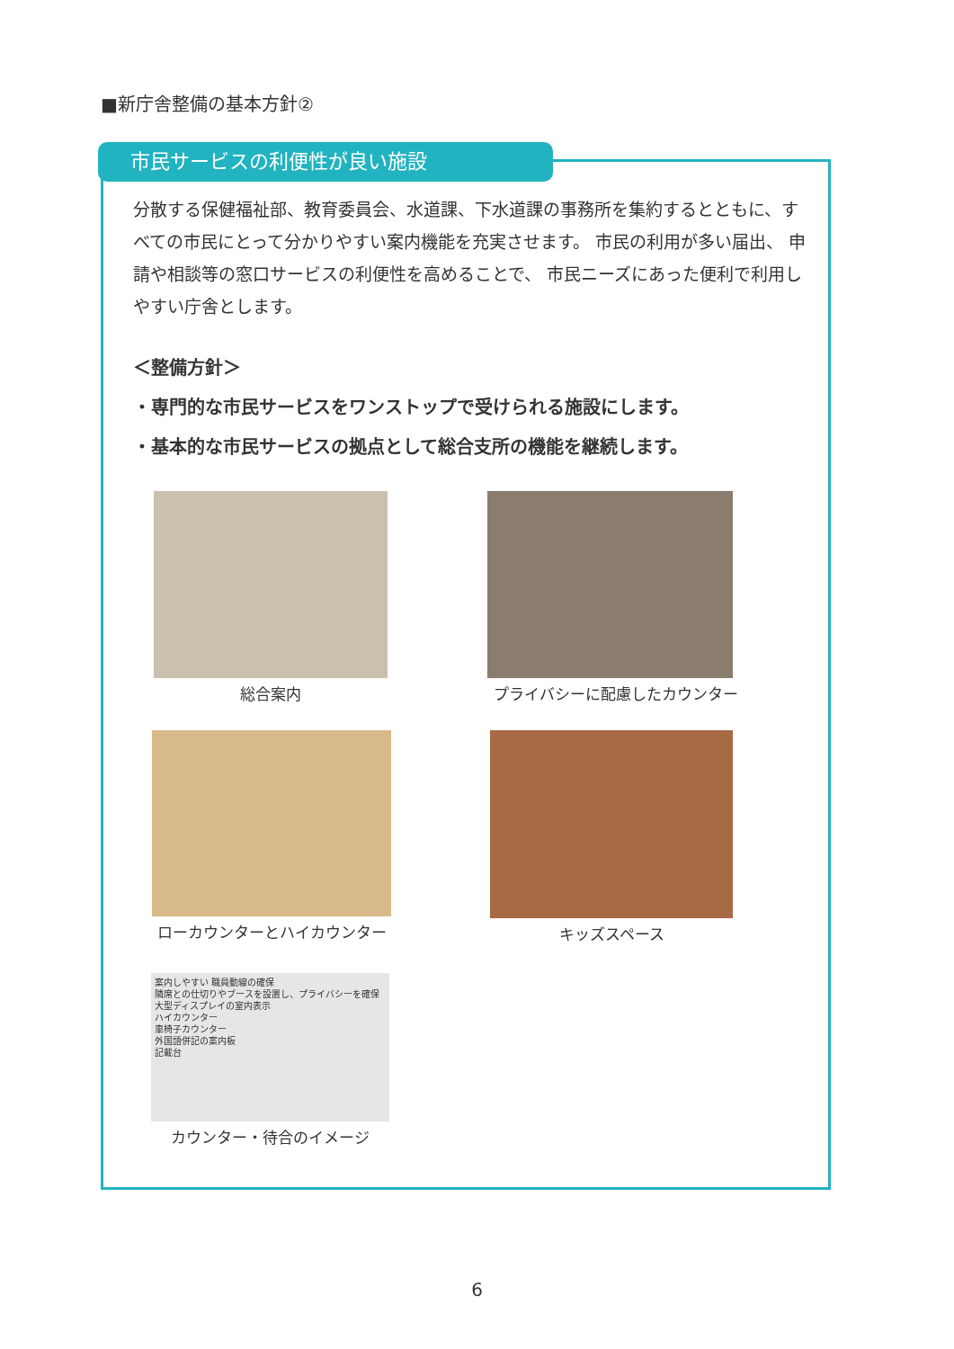■新庁舎整備の基本方針②
市民サービスの利便性が良い施設
分散する保健福祉部、教育委員会、水道課、下水道課の事務所を集約するとともに、すべての市民にとって分かりやすい案内機能を充実させます。 市民の利用が多い届出、 申請や相談等の窓口サービスの利便性を高めることで、 市民ニーズにあった便利で利用しやすい庁舎とします。
＜整備方針＞
・専門的な市民サービスをワンストップで受けられる施設にします。
・基本的な市民サービスの拠点として総合支所の機能を継続します。
総合案内 プライバシーに配慮したカウンター
ローカウンターとハイカウンター キッズスペース
案内しやすい 職員動線の確保
隣席との仕切りやブースを設置し、プライバシーを確保
大型ディスプレイの室内表示
ハイカウンター
車椅子カウンター
外国語併記の案内板
記載台
カウンター・待合のイメージ
6